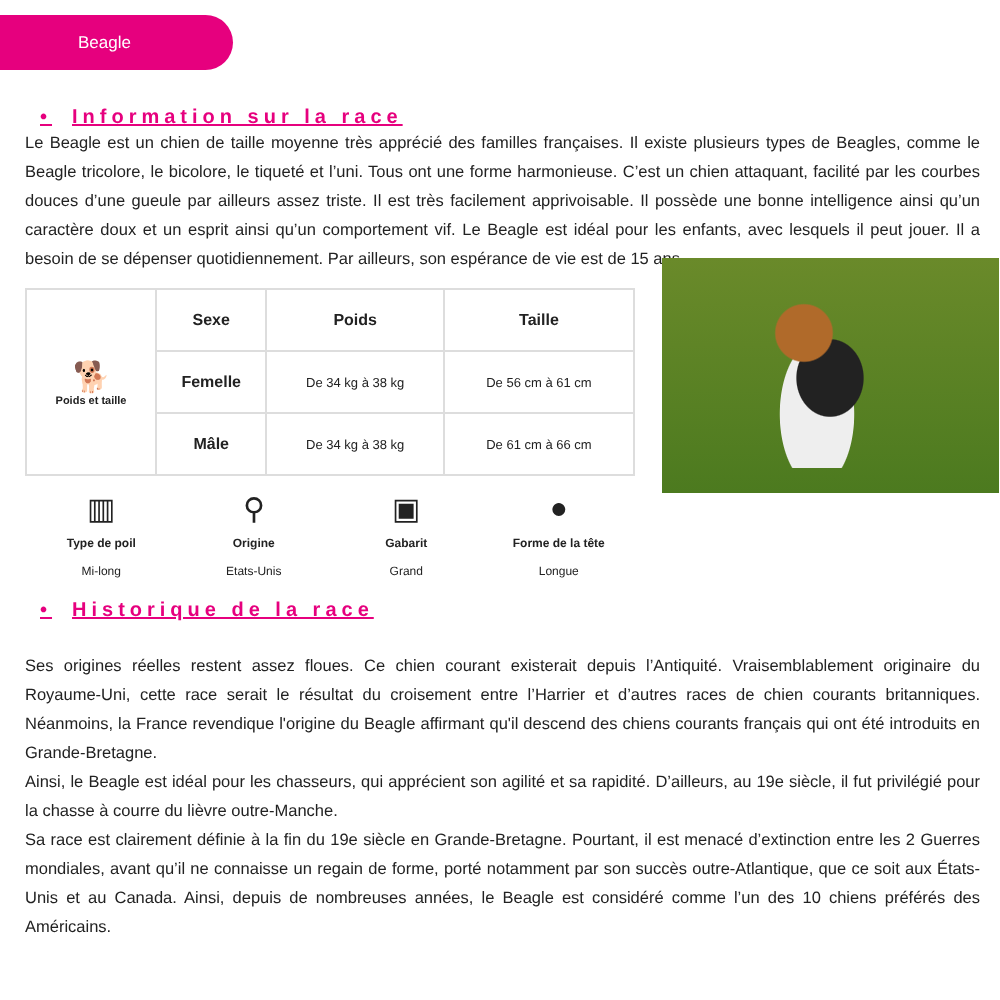Beagle
• Information sur la race
Le Beagle est un chien de taille moyenne très apprécié des familles françaises. Il existe plusieurs types de Beagles, comme le Beagle tricolore, le bicolore, le tiqueté et l’uni. Tous ont une forme harmonieuse. C’est un chien attaquant, facilité par les courbes douces d’une gueule par ailleurs assez triste. Il est très facilement apprivoisable. Il possède une bonne intelligence ainsi qu’un caractère doux et un esprit ainsi qu’un comportement vif. Le Beagle est idéal pour les enfants, avec lesquels il peut jouer. Il a besoin de se dépenser quotidiennement. Par ailleurs, son espérance de vie est de 15 ans.
| 🐕 Poids et taille | Sexe | Poids | Taille |
| | Femelle | De 34 kg à 38 kg | De 56 cm à 61 cm |
| | Mâle | De 34 kg à 38 kg | De 61 cm à 66 cm |
▥
Type de poil
Mi-long
⚲
Origine
Etats-Unis
▣
Gabarit
Grand
●
Forme de la tête
Longue
• Historique de la race
Ses origines réelles restent assez floues. Ce chien courant existerait depuis l’Antiquité. Vraisemblablement originaire du Royaume-Uni, cette race serait le résultat du croisement entre l’Harrier et d’autres races de chien courants britanniques. Néanmoins, la France revendique l'origine du Beagle affirmant qu'il descend des chiens courants français qui ont été introduits en Grande-Bretagne.
Ainsi, le Beagle est idéal pour les chasseurs, qui apprécient son agilité et sa rapidité. D’ailleurs, au 19e siècle, il fut privilégié pour la chasse à courre du lièvre outre-Manche.
Sa race est clairement définie à la fin du 19e siècle en Grande-Bretagne. Pourtant, il est menacé d’extinction entre les 2 Guerres mondiales, avant qu’il ne connaisse un regain de forme, porté notamment par son succès outre-Atlantique, que ce soit aux États-Unis et au Canada. Ainsi, depuis de nombreuses années, le Beagle est considéré comme l’un des 10 chiens préférés des Américains.